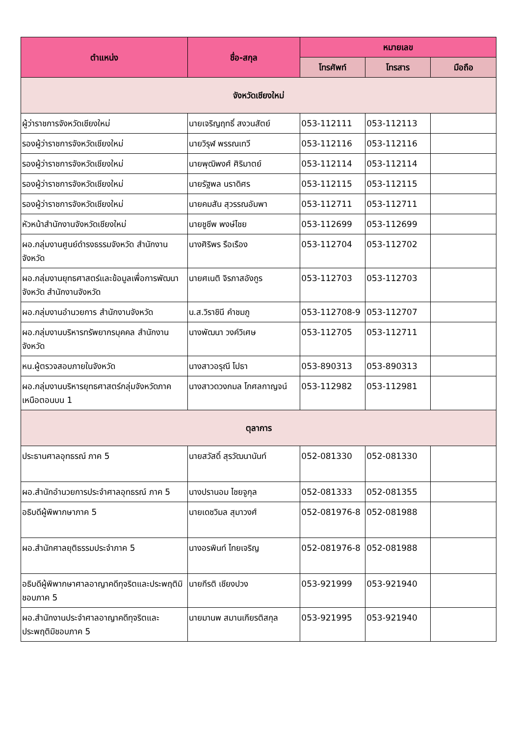| ตำแหน่ง | ชื่อ-สกุล | หมายเลข | | |
| --- | --- | --- | --- | --- |
| | | โทรศัพท์ | โทรสาร | มือถือ |
| จังหวัดเชียงใหม่ | | | | |
| ผู้ว่าราชการจังหวัดเชียงใหม่ | นายเจริญฤทธิ์ สงวนสัตย์ | 053-112111 | 053-112113 | |
| รองผู้ว่าราชการจังหวัดเชียงใหม่ | นายวิรุฬ พรรณเทวี | 053-112116 | 053-112116 | |
| รองผู้ว่าราชการจังหวัดเชียงใหม่ | นายพุฒิพงศ์ ศิริมาตย์ | 053-112114 | 053-112114 | |
| รองผู้ว่าราชการจังหวัดเชียงใหม่ | นายรัฐพล นราดิศร | 053-112115 | 053-112115 | |
| รองผู้ว่าราชการจังหวัดเชียงใหม่ | นายคมสัน สุวรรณอัมพา | 053-112711 | 053-112711 | |
| หัวหน้าสำนักงานจังหวัดเชียงใหม่ | นายชูชีพ พงษ์ไชย | 053-112699 | 053-112699 | |
| ผอ.กลุ่มงานศูนย์ดำรงธรรมจังหวัด สำนักงานจังหวัด | นางศิริพร รือเรือง | 053-112704 | 053-112702 | |
| ผอ.กลุ่มงานยุทธศาสตร์และข้อมูลเพื่อการพัฒนาจังหวัด สำนักงานจังหวัด | นายศเนติ จิรภาสอังกูร | 053-112703 | 053-112703 | |
| ผอ.กลุ่มงานอำนวยการ สำนักงานจังหวัด | น.ส.วิราชินี คำชมภู | 053-112708-9 | 053-112707 | |
| ผอ.กลุ่มงานบริหารทรัพยากรบุคคล สำนักงานจังหวัด | นางพัฒนา วงค์วิเศษ | 053-112705 | 053-112711 | |
| หน.ผู้ตรวจสอบภายในจังหวัด | นางสาวอรุณี โปธา | 053-890313 | 053-890313 | |
| ผอ.กลุ่มงานบริหารยุทธศาสตร์กลุ่มจังหวัดภาคเหนือตอนบน 1 | นางสาวดวงกมล โกศลกาญจน์ | 053-112982 | 053-112981 | |
| ตุลาการ | | | | |
| ประธานศาลอุทธรณ์ ภาค 5 | นายสวัสดิ์ สุรวัฒนานันท์ | 052-081330 | 052-081330 | |
| ผอ.สำนักอำนวยการประจำศาลอุทธรณ์ ภาค 5 | นางปรานอม ไชยจูกุล | 052-081333 | 052-081355 | |
| อธิบดีผู้พิพากษาภาค 5 | นายเดชวิมล สุมาวงศ์ | 052-081976-8 | 052-081988 | |
| ผอ.สำนักศาลยุติธรรมประจำภาค 5 | นางอรพินท์ ไทยเจริญ | 052-081976-8 | 052-081988 | |
| อธิบดีผู้พิพากษาศาลอาญาคดีทุจริตและประพฤติมิชอบภาค 5 | นายกีรติ เชียงปวง | 053-921999 | 053-921940 | |
| ผอ.สำนักงานประจำศาลอาญาคดีทุจริตและประพฤติมิชอบภาค 5 | นายมานพ สมานเกียรติสกุล | 053-921995 | 053-921940 | |